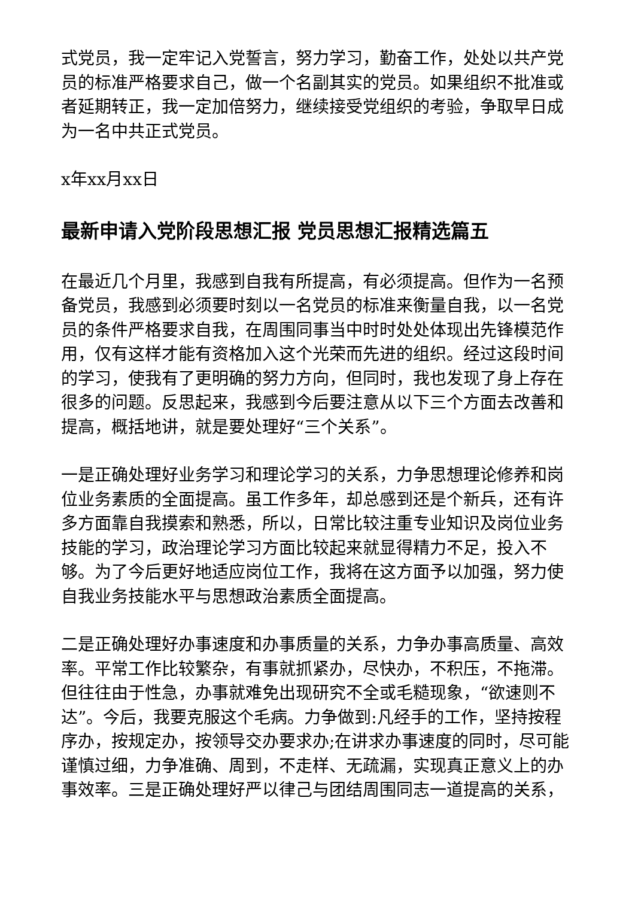式党员，我一定牢记入党誓言，努力学习，勤奋工作，处处以共产党员的标准严格要求自己，做一个名副其实的党员。如果组织不批准或者延期转正，我一定加倍努力，继续接受党组织的考验，争取早日成为一名中共正式党员。
x年xx月xx日
最新申请入党阶段思想汇报 党员思想汇报精选篇五
在最近几个月里，我感到自我有所提高，有必须提高。但作为一名预备党员，我感到必须要时刻以一名党员的标准来衡量自我，以一名党员的条件严格要求自我，在周围同事当中时时处处体现出先锋模范作用，仅有这样才能有资格加入这个光荣而先进的组织。经过这段时间的学习，使我有了更明确的努力方向，但同时，我也发现了身上存在很多的问题。反思起来，我感到今后要注意从以下三个方面去改善和提高，概括地讲，就是要处理好“三个关系”。
一是正确处理好业务学习和理论学习的关系，力争思想理论修养和岗位业务素质的全面提高。虽工作多年，却总感到还是个新兵，还有许多方面靠自我摸索和熟悉，所以，日常比较注重专业知识及岗位业务技能的学习，政治理论学习方面比较起来就显得精力不足，投入不够。为了今后更好地适应岗位工作，我将在这方面予以加强，努力使自我业务技能水平与思想政治素质全面提高。
二是正确处理好办事速度和办事质量的关系，力争办事高质量、高效率。平常工作比较繁杂，有事就抓紧办，尽快办，不积压，不拖滞。但往往由于性急，办事就难免出现研究不全或毛糙现象，“欲速则不达”。今后，我要克服这个毛病。力争做到:凡经手的工作，坚持按程序办，按规定办，按领导交办要求办;在讲求办事速度的同时，尽可能谨慎过细，力争准确、周到，不走样、无疏漏，实现真正意义上的办事效率。三是正确处理好严以律己与团结周围同志一道提高的关系，